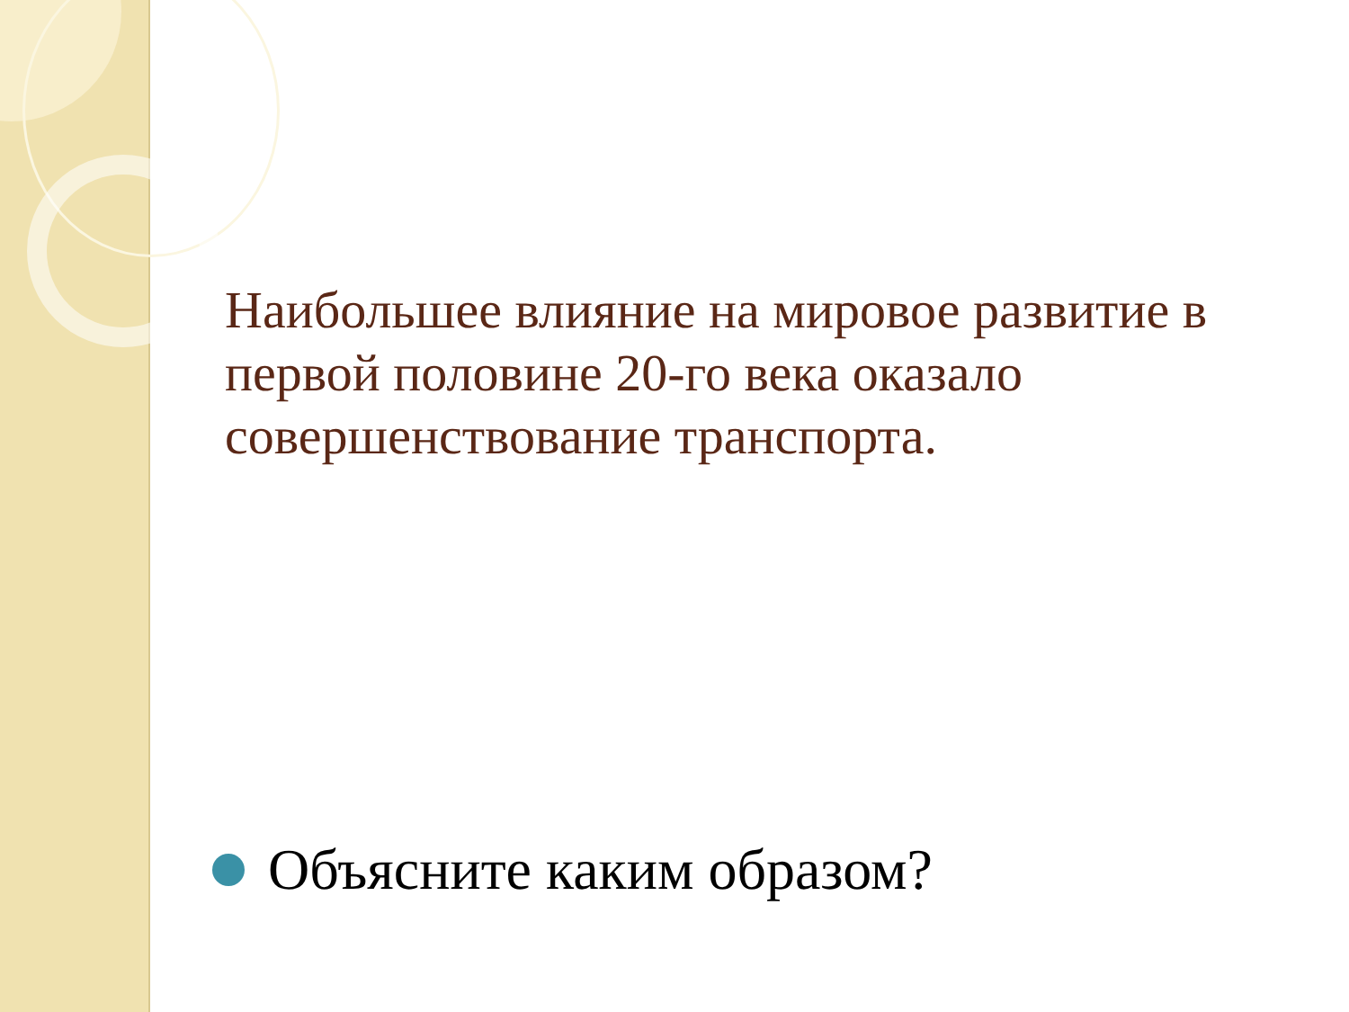Наибольшее влияние на мировое развитие в первой половине 20-го века оказало совершенствование транспорта.
Объясните каким образом?